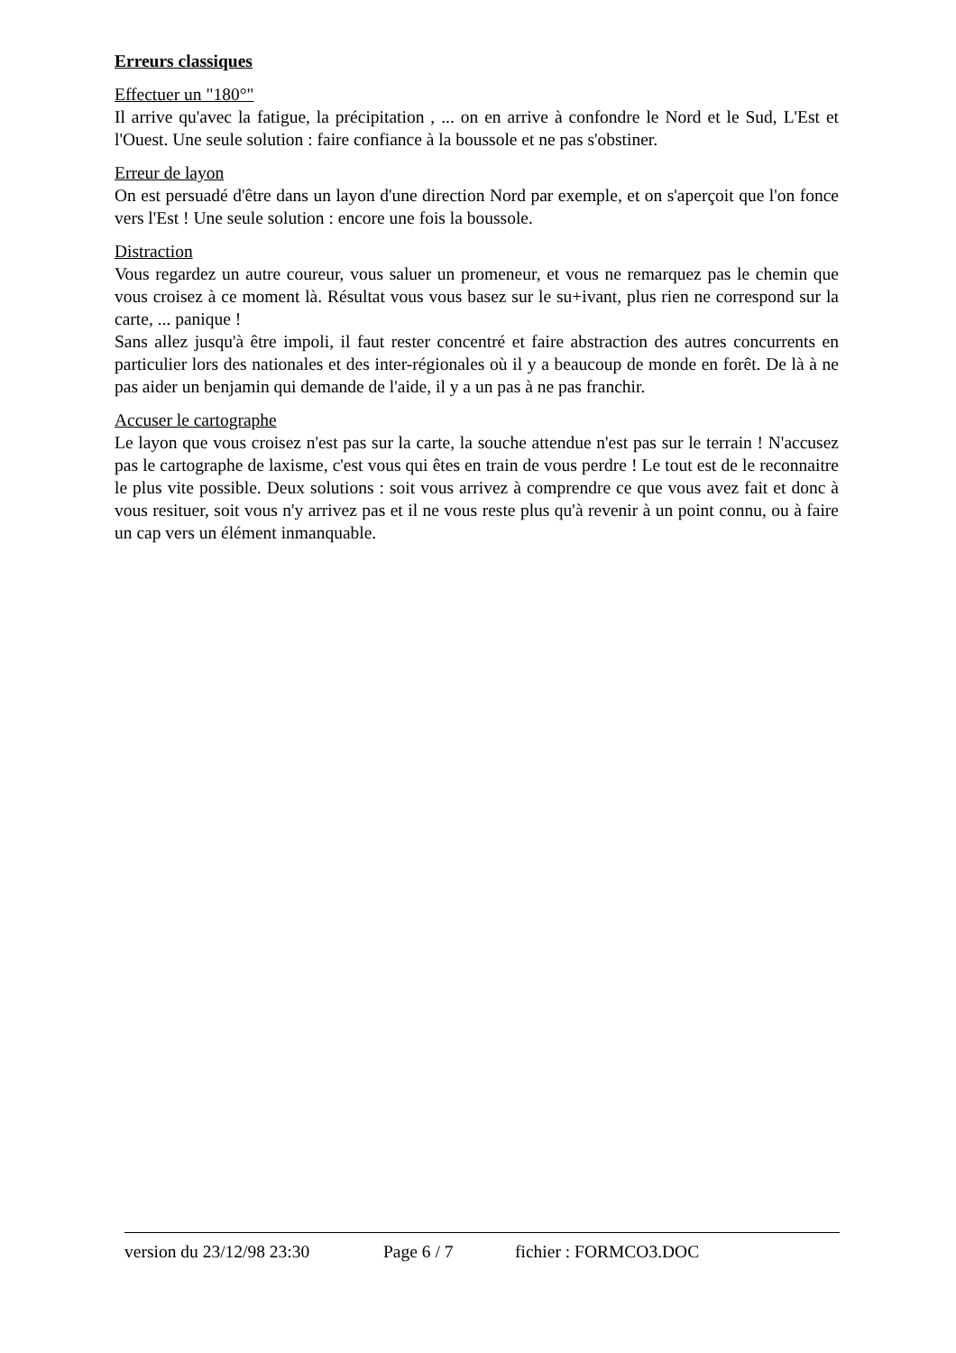Erreurs classiques
Effectuer un "180°"
Il arrive qu'avec la fatigue, la précipitation , ... on en arrive à confondre le Nord et le Sud, L'Est et l'Ouest. Une seule solution : faire confiance à la boussole et ne pas s'obstiner.
Erreur de layon
On est persuadé d'être dans un layon d'une direction Nord par exemple, et on s'aperçoit que l'on fonce vers l'Est ! Une seule solution : encore une fois la boussole.
Distraction
Vous regardez un autre coureur, vous saluer un promeneur, et vous ne remarquez pas le chemin que vous croisez à ce moment là. Résultat vous vous basez sur le su+ivant, plus rien ne correspond sur la carte, ... panique !
Sans allez jusqu'à être impoli, il faut rester concentré et faire abstraction des autres concurrents en particulier lors des nationales et des inter-régionales où il y a beaucoup de monde en forêt. De là à ne pas aider un benjamin qui demande de l'aide, il y a un pas à ne pas franchir.
Accuser le cartographe
Le layon que vous croisez n'est pas sur la carte, la souche attendue n'est pas sur le terrain ! N'accusez pas le cartographe de laxisme, c'est vous qui êtes en train de vous perdre ! Le tout est de le reconnaitre le plus vite possible. Deux solutions : soit vous arrivez à comprendre ce que vous avez fait et donc à vous resituer, soit vous n'y arrivez pas et il ne vous reste plus qu'à revenir à un point connu, ou à faire un cap vers un élément inmanquable.
version du 23/12/98 23:30 Page 6 / 7 fichier : FORMCO3.DOC